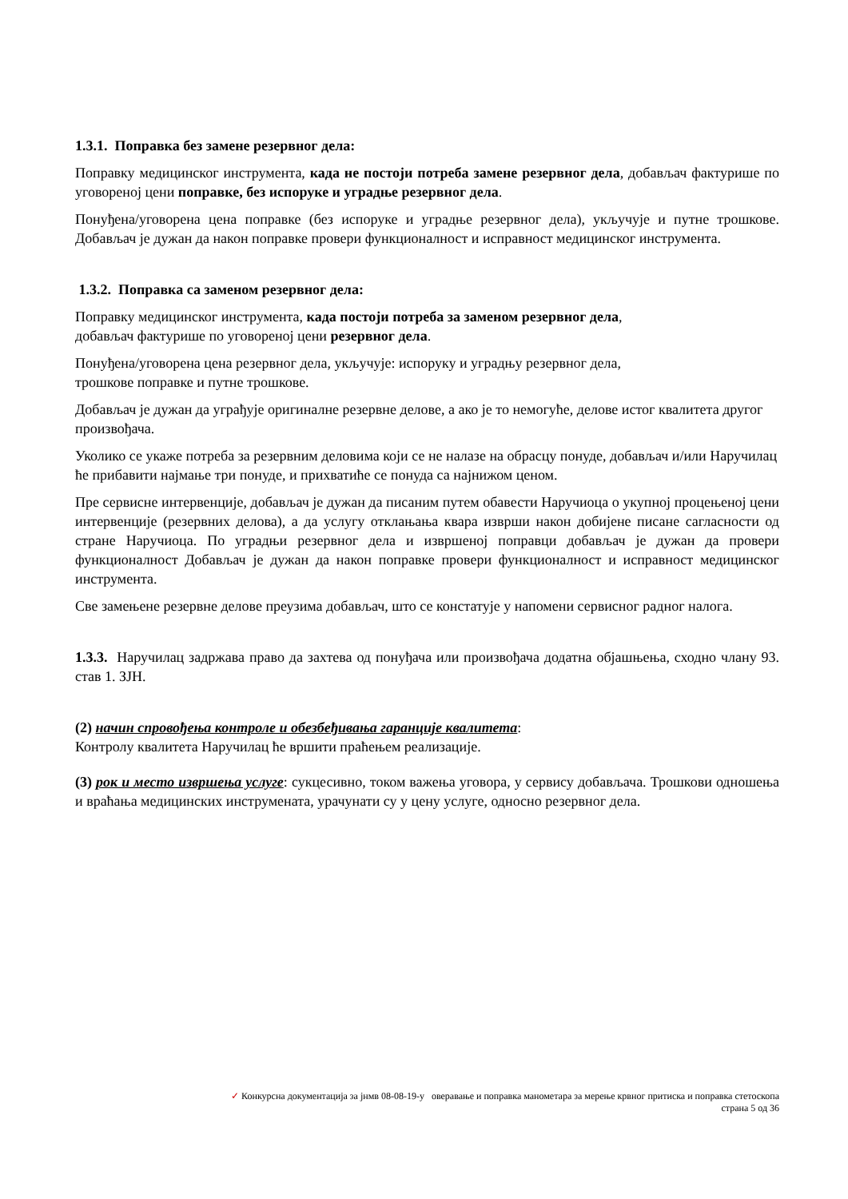1.3.1. Поправка без замене резервног дела:
Поправку медицинског инструмента, када не постоји потреба замене резервног дела, добављач фактурише по уговореној цени поправке, без испоруке и уградње резервног дела.
Понуђена/уговорена цена поправке (без испоруке и уградње резервног дела), укључује и путне трошкове. Добављач је дужан да након поправке провери функционалност и исправност медицинског инструмента.
1.3.2. Поправка са заменом резервног дела:
Поправку медицинског инструмента, када постоји потреба за заменом резервног дела,
добављач фактурише по уговореној цени резервног дела.
Понуђена/уговорена цена резервног дела, укључује: испоруку и уградњу резервног дела,
трошкове поправке и путне трошкове.
Добављач је дужан да уграђује оригиналне резервне делове, а ако је то немогуће, делове истог квалитета другог произвођача.
Уколико се укаже потреба за резервним деловима који се не налазе на обрасцу понуде, добављач и/или Наручилац ће прибавити најмање три понуде, и прихватиће се понуда са најнижом ценом.
Пре сервисне интервенције, добављач је дужан да писаним путем обавести Наручиоца о укупној процењеној цени интервенције (резервних делова), а да услугу отклањања квара изврши након добијене писане сагласности од стране Наручиоца. По уградњи резервног дела и извршеној поправци добављач је дужан да провери функционалност Добављач је дужан да након поправке провери функционалност и исправност медицинског инструмента.
Све замењене резервне делове преузима добављач, што се констатује у напомени сервисног радног налога.
1.3.3. Наручилац задржава право да захтева од понуђача или произвођача додатна објашњења, сходно члану 93. став 1. ЗЈН.
(2) начин спровођења контроле и обезбеђивања гаранције квалитета:
Контролу квалитета Наручилац ће вршити праћењем реализације.
(3) рок и место извршења услуге: сукцесивно, током важења уговора, у сервису добављача. Трошкови одношења и враћања медицинских инструмената, урачунати су у цену услуге, односно резервног дела.
✓ Конкурсна документација за јнмв 08-08-19-у оверавање и поправка манометара за мерење крвног притиска и поправка стетоскопа
страна 5 од 36